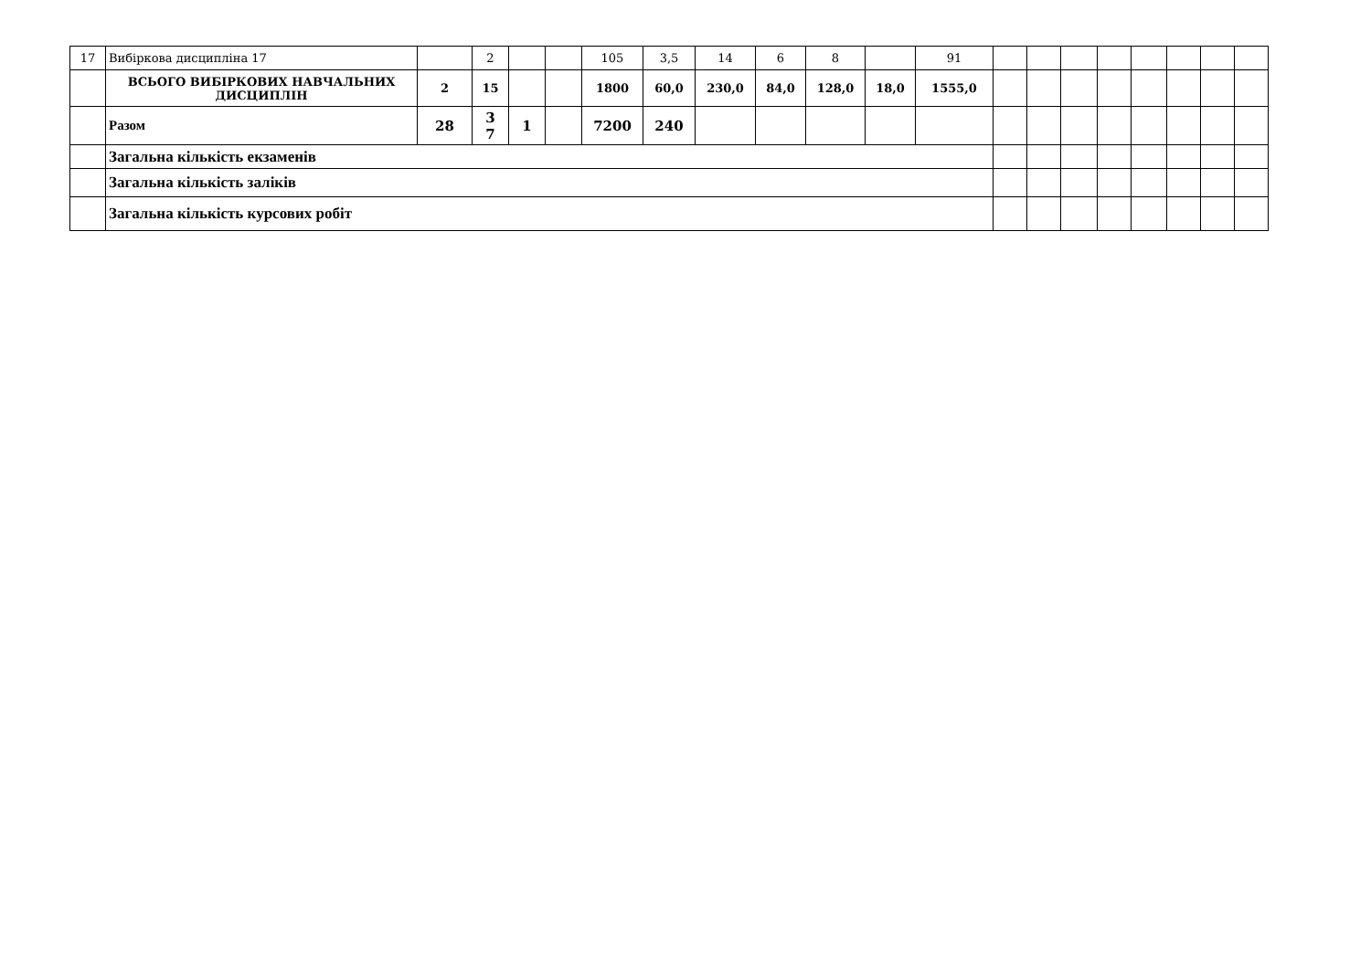| 17 | Вибіркова дисципліна 17 | | 2 | | | 105 | 3,5 | 14 | 6 | 8 | | 91 | | | | | | | | |
| | ВСЬОГО ВИБІРКОВИХ НАВЧАЛЬНИХ ДИСЦИПЛІН | 2 | 15 | | | 1800 | 60,0 | 230,0 | 84,0 | 128,0 | 18,0 | 1555,0 | | | | | | | | |
| | Разом | 28 | 3 7 | 1 | | 7200 | 240 | | | | | | | | | | | | | |
| | Загальна кількість екзаменів | | | | | | | | | | | | | | | | | | | |
| | Загальна кількість заліків | | | | | | | | | | | | | | | | | | | |
| | Загальна кількість курсових робіт | | | | | | | | | | | | | | | | | | | |